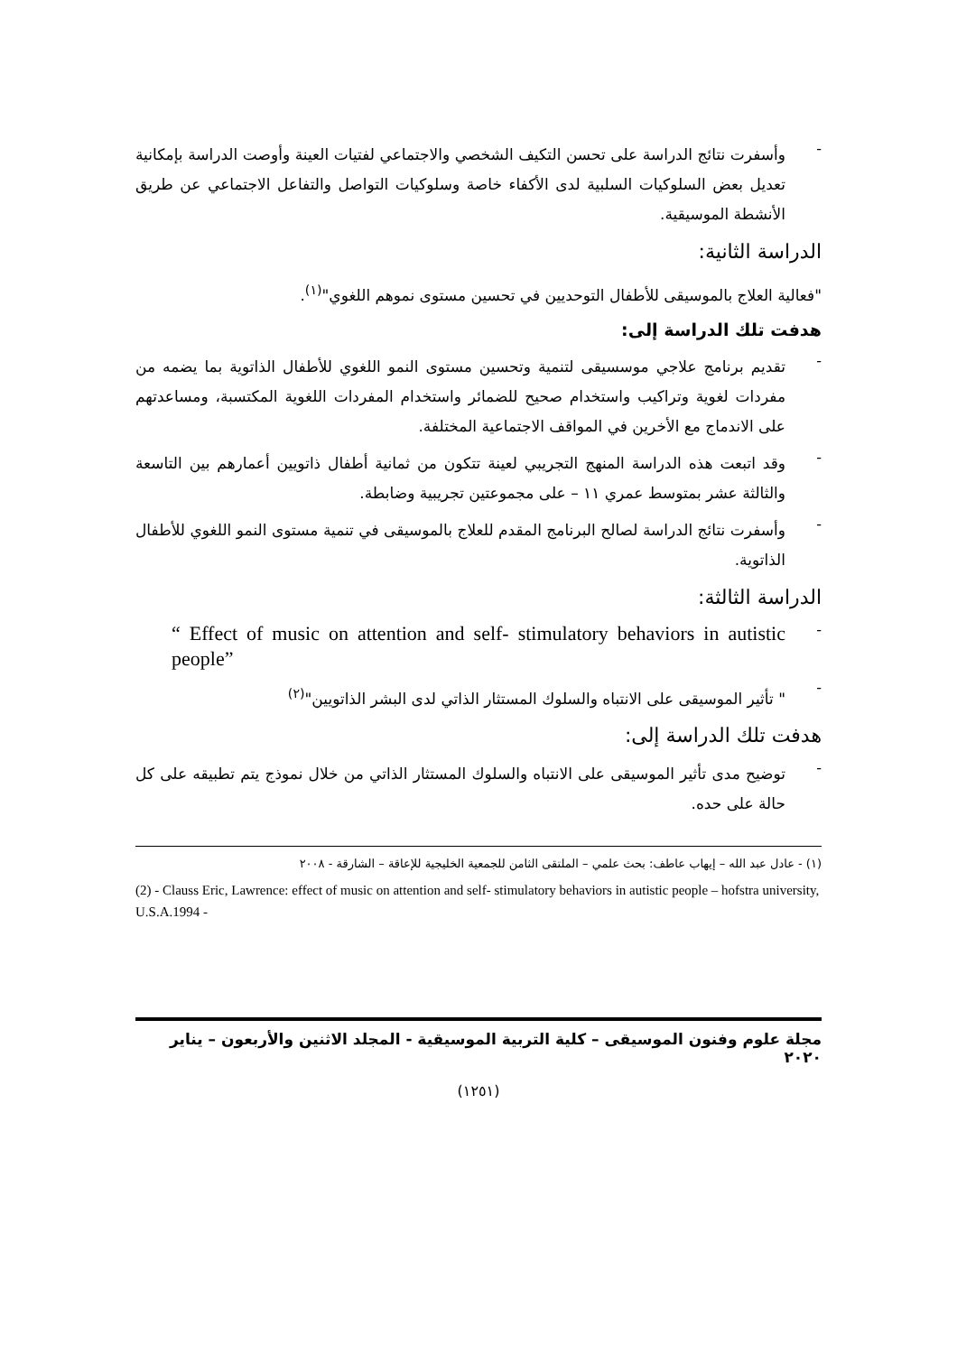-
وأسفرت نتائج الدراسة على تحسن التكيف الشخصي والاجتماعي لفتيات العينة وأوصت الدراسة بإمكانية تعديل بعض السلوكيات السلبية لدى الأكفاء خاصة وسلوكيات التواصل والتفاعل الاجتماعي عن طريق الأنشطة الموسيقية.
الدراسة الثانية:
"فعالية العلاج بالموسيقى للأطفال التوحديين في تحسين مستوى نموهم اللغوي"<sup>(١)</sup>.
هدفت تلك الدراسة إلى:
-
تقديم برنامج علاجي موسسيقى لتنمية وتحسين مستوى النمو اللغوي للأطفال الذاتوية بما يضمه من مفردات لغوية وتراكيب واستخدام صحيح للضمائر واستخدام المفردات اللغوية المكتسبة، ومساعدتهم على الاندماج مع الأخرين في المواقف الاجتماعية المختلفة.
-
وقد اتبعت هذه الدراسة المنهج التجريبي لعينة تتكون من ثمانية أطفال ذاتويين أعمارهم بين التاسعة والثالثة عشر بمتوسط عمري ١١ – على مجموعتين تجريبية وضابطة.
-
وأسفرت نتائج الدراسة لصالح البرنامج المقدم للعلاج بالموسيقى في تنمية مستوى النمو اللغوي للأطفال الذاتوية.
الدراسة الثالثة:
-
“ Effect of music on attention and self- stimulatory behaviors in autistic people”
-
" تأثير الموسيقى على الانتباه والسلوك المستثار الذاتي لدى البشر الذاتويين"<sup>(٢)</sup>
هدفت تلك الدراسة إلى:
-
توضيح مدى تأثير الموسيقى على الانتباه والسلوك المستثار الذاتي من خلال نموذج يتم تطبيقه على كل حالة على حده.
(١) - عادل عبد الله – إيهاب عاطف: بحث علمي – الملتقى الثامن للجمعية الخليجية للإعاقة – الشارقة - ٢٠٠٨
(2) - Clauss Eric, Lawrence: effect of music on attention and self- stimulatory behaviors in autistic people – hofstra university, U.S.A.1994 -
مجلة علوم وفنون الموسيقى – كلية التربية الموسيقية - المجلد الاثنين والأربعون – يناير ٢٠٢٠
(١٢٥١)